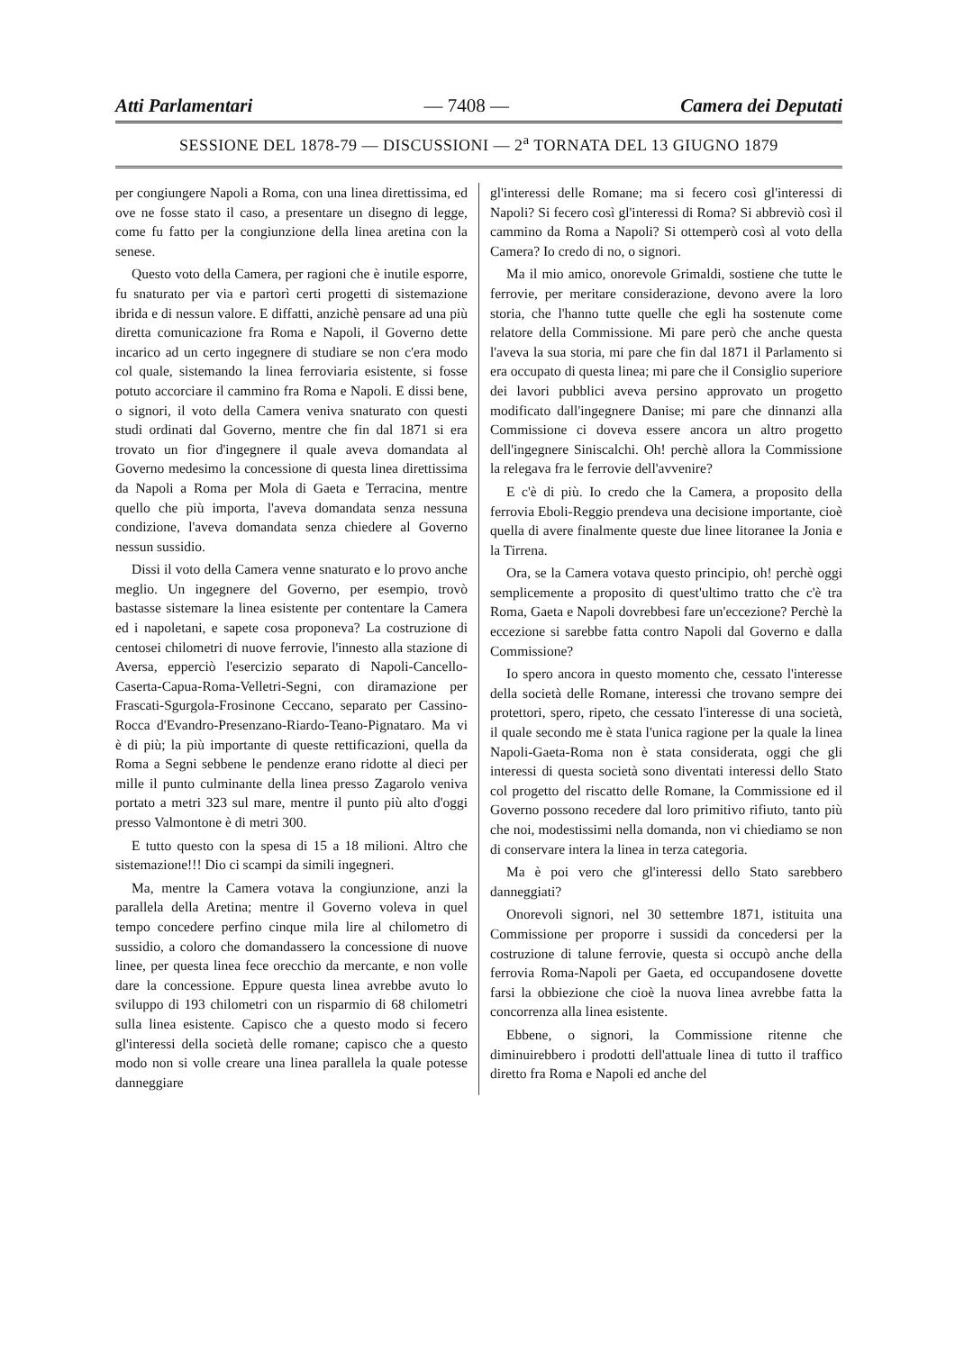Atti Parlamentari — 7408 — Camera dei Deputati
SESSIONE DEL 1878-79 — DISCUSSIONI — 2<sup>a</sup> TORNATA DEL 13 GIUGNO 1879
per congiungere Napoli a Roma, con una linea direttissima, ed ove ne fosse stato il caso, a presentare un disegno di legge, come fu fatto per la congiunzione della linea aretina con la senese.
Questo voto della Camera, per ragioni che è inutile esporre, fu snaturato per via e partorì certi progetti di sistemazione ibrida e di nessun valore. E diffatti, anzichè pensare ad una più diretta comunicazione fra Roma e Napoli, il Governo dette incarico ad un certo ingegnere di studiare se non c'era modo col quale, sistemando la linea ferroviaria esistente, si fosse potuto accorciare il cammino fra Roma e Napoli. E dissi bene, o signori, il voto della Camera veniva snaturato con questi studi ordinati dal Governo, mentre che fin dal 1871 si era trovato un fior d'ingegnere il quale aveva domandata al Governo medesimo la concessione di questa linea direttissima da Napoli a Roma per Mola di Gaeta e Terracina, mentre quello che più importa, l'aveva domandata senza nessuna condizione, l'aveva domandata senza chiedere al Governo nessun sussidio.
Dissi il voto della Camera venne snaturato e lo provo anche meglio. Un ingegnere del Governo, per esempio, trovò bastasse sistemare la linea esistente per contentare la Camera ed i napoletani, e sapete cosa proponeva? La costruzione di centosei chilometri di nuove ferrovie, l'innesto alla stazione di Aversa, epperciò l'esercizio separato di Napoli-Cancello-Caserta-Capua-Roma-Velletri-Segni, con diramazione per Frascati-Sgurgola-Frosinone Ceccano, separato per Cassino-Rocca d'Evandro-Presenzano-Riardo-Teano-Pignataro. Ma vi è di più; la più importante di queste rettificazioni, quella da Roma a Segni sebbene le pendenze erano ridotte al dieci per mille il punto culminante della linea presso Zagarolo veniva portato a metri 323 sul mare, mentre il punto più alto d'oggi presso Valmontone è di metri 300.
E tutto questo con la spesa di 15 a 18 milioni. Altro che sistemazione!!! Dio ci scampi da simili ingegneri.
Ma, mentre la Camera votava la congiunzione, anzi la parallela della Aretina; mentre il Governo voleva in quel tempo concedere perfino cinque mila lire al chilometro di sussidio, a coloro che domandassero la concessione di nuove linee, per questa linea fece orecchio da mercante, e non volle dare la concessione. Eppure questa linea avrebbe avuto lo sviluppo di 193 chilometri con un risparmio di 68 chilometri sulla linea esistente. Capisco che a questo modo si fecero gl'interessi della società delle romane; capisco che a questo modo non si volle creare una linea parallela la quale potesse danneggiare
gl'interessi delle Romane; ma si fecero così gl'interessi di Napoli? Si fecero così gl'interessi di Roma? Si abbreviò così il cammino da Roma a Napoli? Si ottemperò così al voto della Camera? Io credo di no, o signori.
Ma il mio amico, onorevole Grimaldi, sostiene che tutte le ferrovie, per meritare considerazione, devono avere la loro storia, che l'hanno tutte quelle che egli ha sostenute come relatore della Commissione. Mi pare però che anche questa l'aveva la sua storia, mi pare che fin dal 1871 il Parlamento si era occupato di questa linea; mi pare che il Consiglio superiore dei lavori pubblici aveva persino approvato un progetto modificato dall'ingegnere Danise; mi pare che dinnanzi alla Commissione ci doveva essere ancora un altro progetto dell'ingegnere Siniscalchi. Oh! perchè allora la Commissione la relegava fra le ferrovie dell'avvenire?
E c'è di più. Io credo che la Camera, a proposito della ferrovia Eboli-Reggio prendeva una decisione importante, cioè quella di avere finalmente queste due linee litoranee la Jonia e la Tirrena.
Ora, se la Camera votava questo principio, oh! perchè oggi semplicemente a proposito di quest'ultimo tratto che c'è tra Roma, Gaeta e Napoli dovrebbesi fare un'eccezione? Perchè la eccezione si sarebbe fatta contro Napoli dal Governo e dalla Commissione?
Io spero ancora in questo momento che, cessato l'interesse della società delle Romane, interessi che trovano sempre dei protettori, spero, ripeto, che cessato l'interesse di una società, il quale secondo me è stata l'unica ragione per la quale la linea Napoli-Gaeta-Roma non è stata considerata, oggi che gli interessi di questa società sono diventati interessi dello Stato col progetto del riscatto delle Romane, la Commissione ed il Governo possono recedere dal loro primitivo rifiuto, tanto più che noi, modestissimi nella domanda, non vi chiediamo se non di conservare intera la linea in terza categoria.
Ma è poi vero che gl'interessi dello Stato sarebbero danneggiati?
Onorevoli signori, nel 30 settembre 1871, istituita una Commissione per proporre i sussidi da concedersi per la costruzione di talune ferrovie, questa si occupò anche della ferrovia Roma-Napoli per Gaeta, ed occupandosene dovette farsi la obbiezione che cioè la nuova linea avrebbe fatta la concorrenza alla linea esistente.
Ebbene, o signori, la Commissione ritenne che diminuirebbero i prodotti dell'attuale linea di tutto il traffico diretto fra Roma e Napoli ed anche del